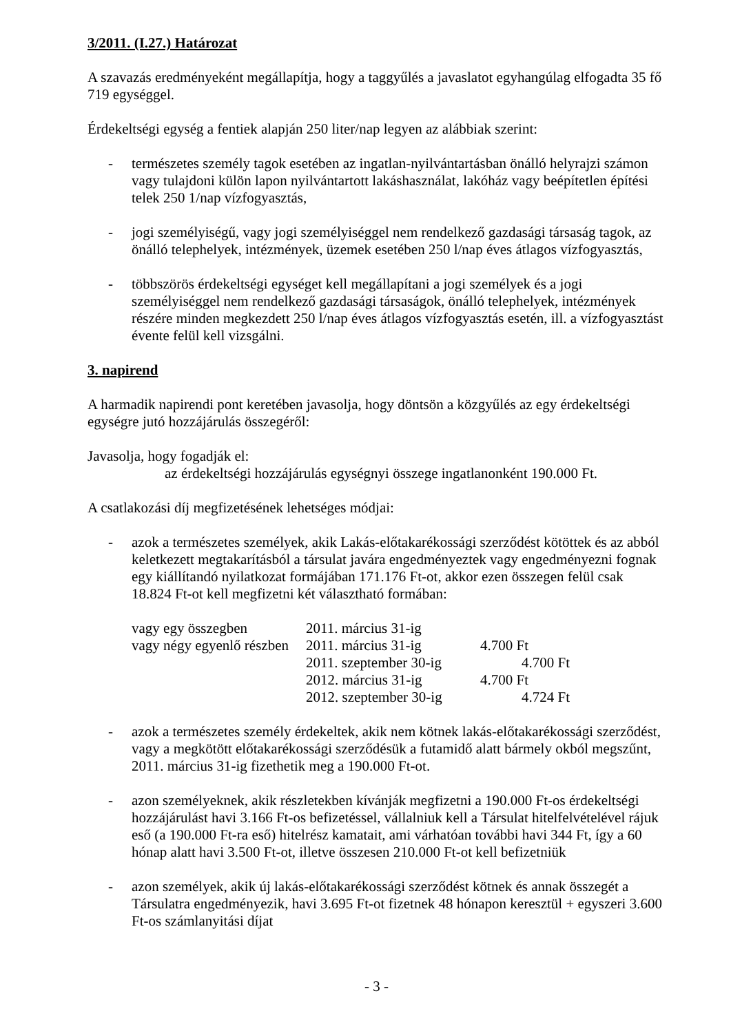3/2011. (I.27.) Határozat
A szavazás eredményeként megállapítja, hogy a taggyűlés a javaslatot egyhangúlag elfogadta 35 fő 719 egységgel.
Érdekeltségi egység a fentiek alapján 250 liter/nap legyen az alábbiak szerint:
- természetes személy tagok esetében az ingatlan-nyilvántartásban önálló helyrajzi számon vagy tulajdoni külön lapon nyilvántartott lakáshasználat, lakóház vagy beépítetlen építési telek 250 1/nap vízfogyasztás,
- jogi személyiségű, vagy jogi személyiséggel nem rendelkező gazdasági társaság tagok, az önálló telephelyek, intézmények, üzemek esetében 250 l/nap éves átlagos vízfogyasztás,
- többszörös érdekeltségi egységet kell megállapítani a jogi személyek és a jogi személyiséggel nem rendelkező gazdasági társaságok, önálló telephelyek, intézmények részére minden megkezdett 250 l/nap éves átlagos vízfogyasztás esetén, ill. a vízfogyasztást évente felül kell vizsgálni.
3. napirend
A harmadik napirendi pont keretében javasolja, hogy döntsön a közgyűlés az egy érdekeltségi egységre jutó hozzájárulás összegéről:
Javasolja, hogy fogadják el:
az érdekeltségi hozzájárulás egységnyi összege ingatlanonként 190.000 Ft.
A csatlakozási díj megfizetésének lehetséges módjai:
- azok a természetes személyek, akik Lakás-előtakarékossági szerződést kötöttek és az abból keletkezett megtakarításból a társulat javára engedményeztek vagy engedményezni fognak egy kiállítandó nyilatkozat formájában 171.176 Ft-ot, akkor ezen összegen felül csak 18.824 Ft-ot kell megfizetni két választható formában:
| vagy egy összegben | 2011. március 31-ig | |
| vagy négy egyenlő részben | 2011. március 31-ig | 4.700 Ft |
| | 2011. szeptember 30-ig | 4.700 Ft |
| | 2012. március 31-ig | 4.700 Ft |
| | 2012. szeptember 30-ig | 4.724 Ft |
- azok a természetes személy érdekeltek, akik nem kötnek lakás-előtakarékossági szerződést, vagy a megkötött előtakarékossági szerződésük a futamidő alatt bármely okból megszűnt, 2011. március 31-ig fizethetik meg a 190.000 Ft-ot.
- azon személyeknek, akik részletekben kívánják megfizetni a 190.000 Ft-os érdekeltségi hozzájárulást havi 3.166 Ft-os befizetéssel, vállalniuk kell a Társulat hitelfelvételével rájuk eső (a 190.000 Ft-ra eső) hitelrész kamatait, ami várhatóan további havi 344 Ft, így a 60 hónap alatt havi 3.500 Ft-ot, illetve összesen 210.000 Ft-ot kell befizetniük
- azon személyek, akik új lakás-előtakarékossági szerződést kötnek és annak összegét a Társulatra engedményezik, havi 3.695 Ft-ot fizetnek 48 hónapon keresztül + egyszeri 3.600 Ft-os számlanyitási díjat
- 3 -